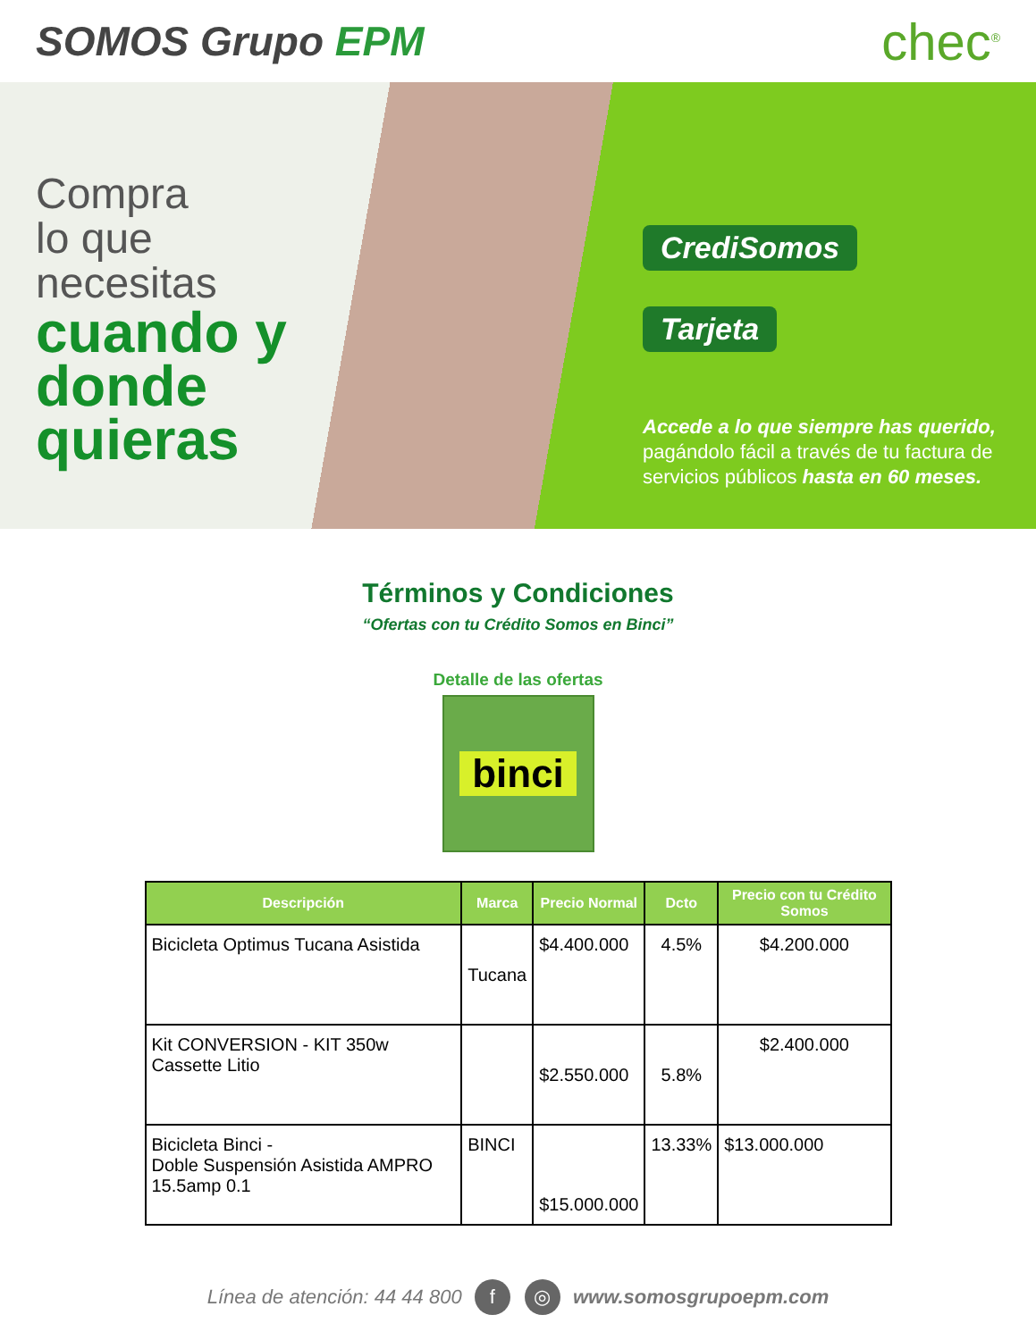SOMOS Grupo EPM
chec<sup>®</sup>
Compra
lo que
necesitas
cuando y donde quieras
CrediSomos
Tarjeta
Accede a lo que siempre has querido, pagándolo fácil a través de tu factura de servicios públicos hasta en 60 meses.
Términos y Condiciones
“Ofertas con tu Crédito Somos en Binci”
Detalle de las ofertas
binci
| Descripción | Marca | Precio Normal | Dcto | Precio con tu Crédito Somos |
| --- | --- | --- | --- | --- |
| Bicicleta Optimus Tucana Asistida | Tucana | $4.400.000 | 4.5% | $4.200.000 |
| Kit CONVERSION - KIT 350w Cassette Litio | | $2.550.000 | 5.8% | $2.400.000 |
| Bicicleta Binci - Doble Suspensión Asistida AMPRO 15.5amp 0.1 | BINCI | $15.000.000 | 13.33% | $13.000.000 |
Línea de atención: 44 44 800 f ◎ www.somosgrupoepm.com